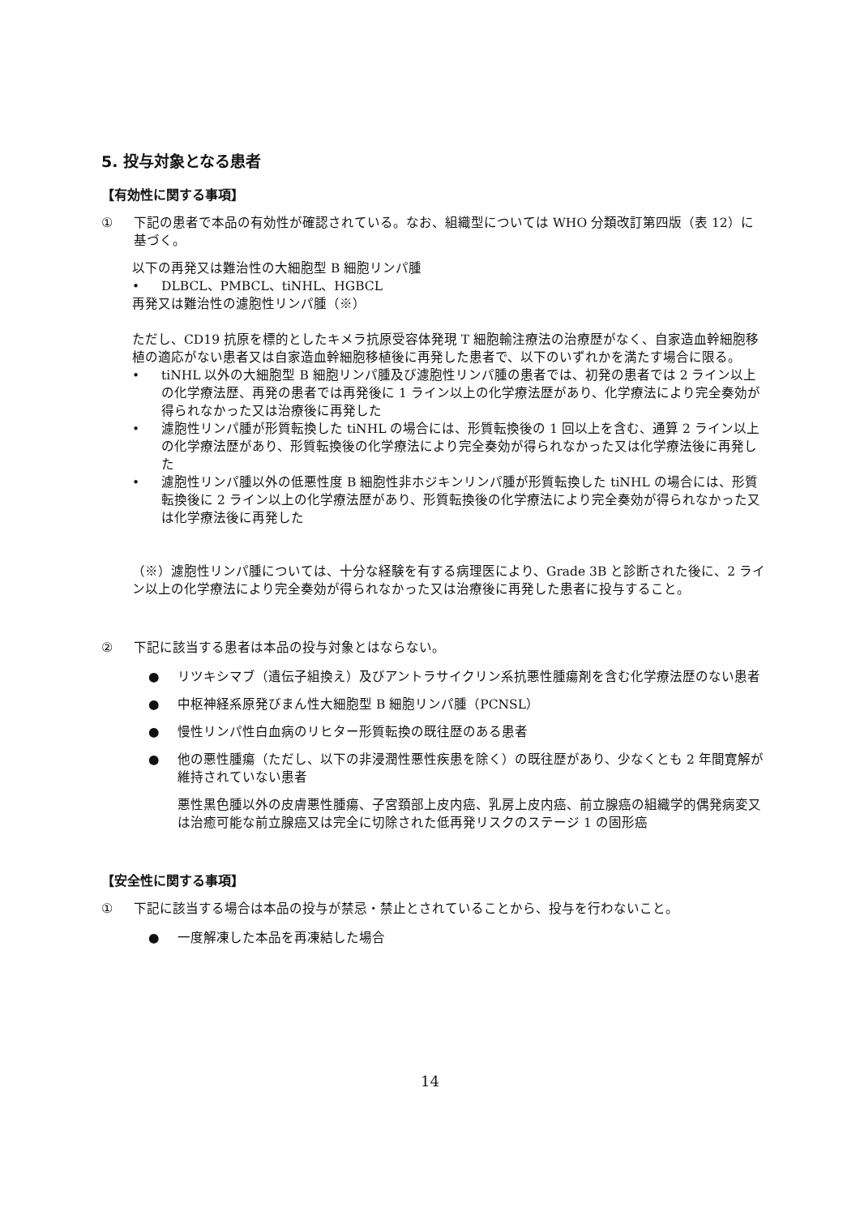5. 投与対象となる患者
【有効性に関する事項】
① 下記の患者で本品の有効性が確認されている。なお、組織型については WHO 分類改訂第四版（表 12）に基づく。
以下の再発又は難治性の大細胞型 B 細胞リンパ腫
• DLBCL、PMBCL、tiNHL、HGBCL
再発又は難治性の濾胞性リンパ腫（※）
ただし、CD19 抗原を標的としたキメラ抗原受容体発現 T 細胞輸注療法の治療歴がなく、自家造血幹細胞移植の適応がない患者又は自家造血幹細胞移植後に再発した患者で、以下のいずれかを満たす場合に限る。
• tiNHL 以外の大細胞型 B 細胞リンパ腫及び濾胞性リンパ腫の患者では、初発の患者では 2 ライン以上の化学療法歴、再発の患者では再発後に 1 ライン以上の化学療法歴があり、化学療法により完全奏効が得られなかった又は治療後に再発した
• 濾胞性リンパ腫が形質転換した tiNHL の場合には、形質転換後の 1 回以上を含む、通算 2 ライン以上の化学療法歴があり、形質転換後の化学療法により完全奏効が得られなかった又は化学療法後に再発した
• 濾胞性リンパ腫以外の低悪性度 B 細胞性非ホジキンリンパ腫が形質転換した tiNHL の場合には、形質転換後に 2 ライン以上の化学療法歴があり、形質転換後の化学療法により完全奏効が得られなかった又は化学療法後に再発した
（※）濾胞性リンパ腫については、十分な経験を有する病理医により、Grade 3B と診断された後に、2 ライン以上の化学療法により完全奏効が得られなかった又は治療後に再発した患者に投与すること。
② 下記に該当する患者は本品の投与対象とはならない。
● リツキシマブ（遺伝子組換え）及びアントラサイクリン系抗悪性腫瘍剤を含む化学療法歴のない患者
● 中枢神経系原発びまん性大細胞型 B 細胞リンパ腫（PCNSL）
● 慢性リンパ性白血病のリヒター形質転換の既往歴のある患者
● 他の悪性腫瘍（ただし、以下の非浸潤性悪性疾患を除く）の既往歴があり、少なくとも 2 年間寛解が維持されていない患者
悪性黒色腫以外の皮膚悪性腫瘍、子宮頚部上皮内癌、乳房上皮内癌、前立腺癌の組織学的偶発病変又は治癒可能な前立腺癌又は完全に切除された低再発リスクのステージ 1 の固形癌
【安全性に関する事項】
① 下記に該当する場合は本品の投与が禁忌・禁止とされていることから、投与を行わないこと。
● 一度解凍した本品を再凍結した場合
14